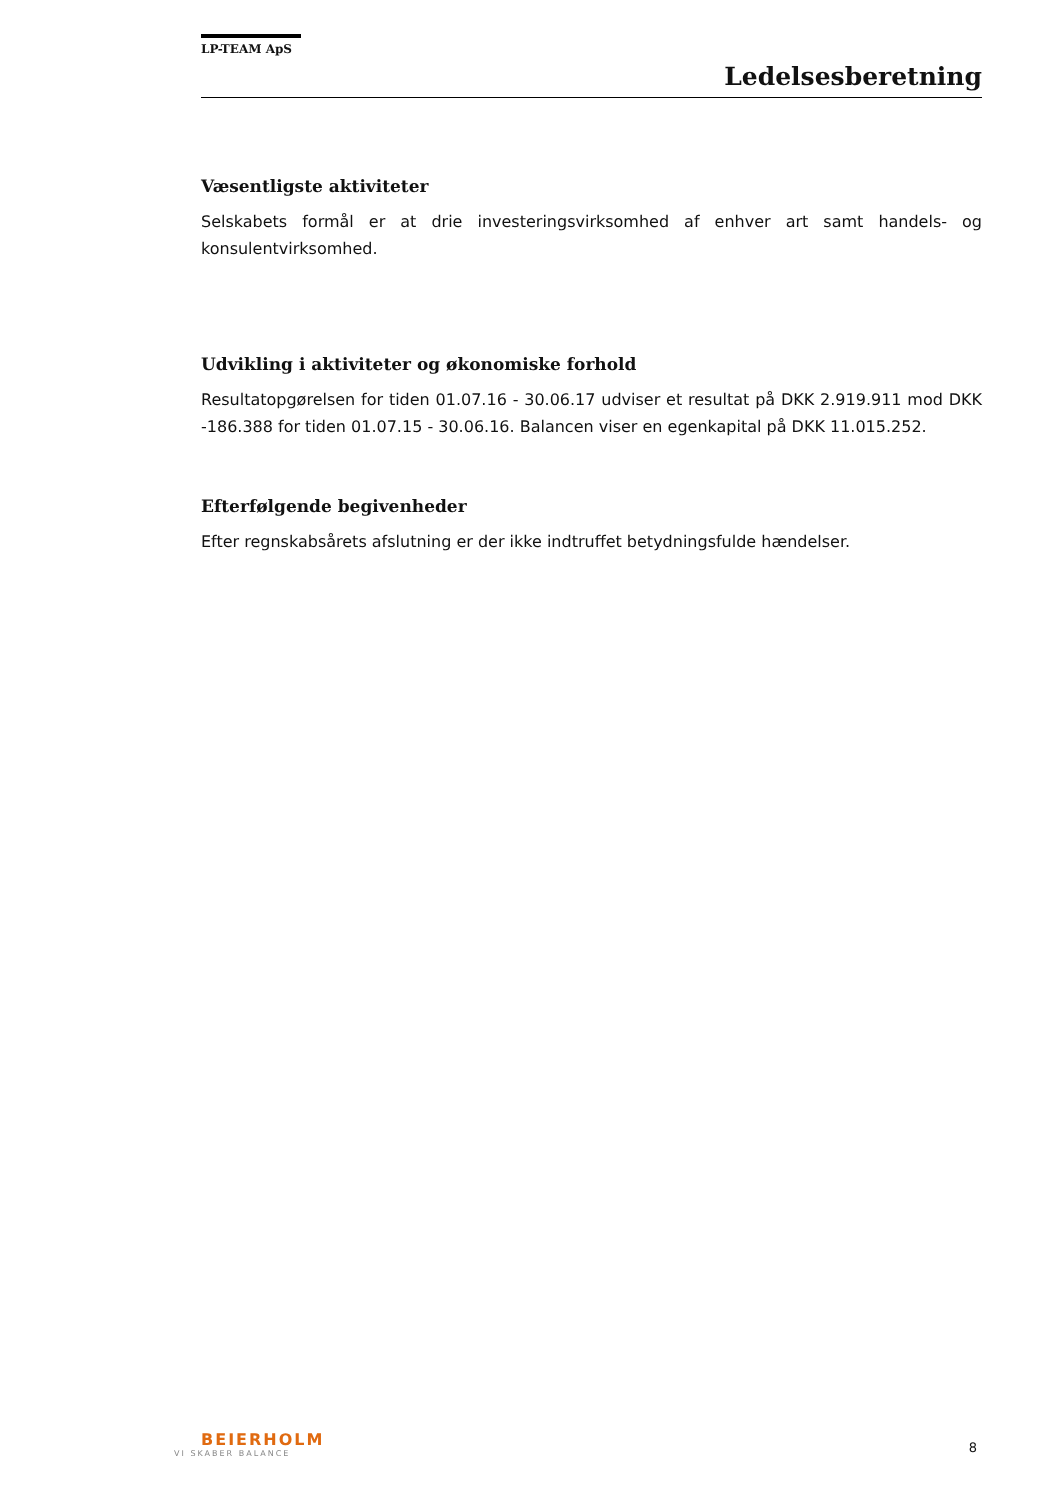LP-TEAM ApS
Ledelsesberetning
Væsentligste aktiviteter
Selskabets formål er at drie investeringsvirksomhed af enhver art samt handels- og konsulentvirksomhed.
Udvikling i aktiviteter og økonomiske forhold
Resultatopgørelsen for tiden 01.07.16 - 30.06.17 udviser et resultat på DKK 2.919.911 mod DKK -186.388 for tiden 01.07.15 - 30.06.16. Balancen viser en egenkapital på DKK 11.015.252.
Efterfølgende begivenheder
Efter regnskabsårets afslutning er der ikke indtruffet betydningsfulde hændelser.
BEIERHOLM
VI SKABER BALANCE
8